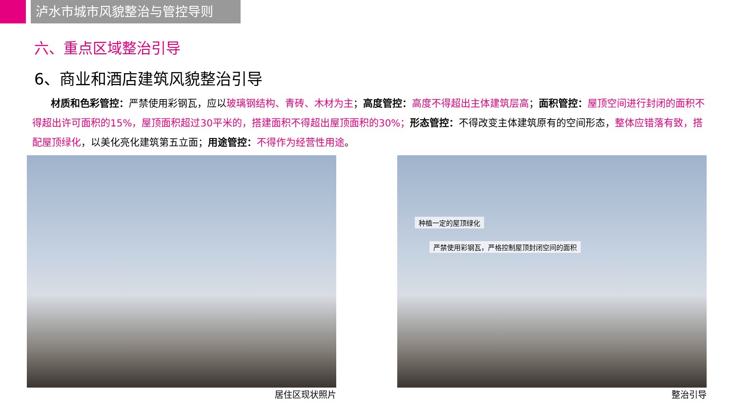泸水市城市风貌整治与管控导则
六、重点区域整治引导
6、商业和酒店建筑风貌整治引导
材质和色彩管控：严禁使用彩钢瓦，应以玻璃钢结构、青砖、木材为主；高度管控：高度不得超出主体建筑层高；面积管控：屋顶空间进行封闭的面积不得超出许可面积的15%，屋顶面积超过30平米的，搭建面积不得超出屋顶面积的30%；形态管控：不得改变主体建筑原有的空间形态，整体应错落有致，搭配屋顶绿化，以美化亮化建筑第五立面；用途管控：不得作为经营性用途。
居住区现状照片
种植一定的屋顶绿化
严禁使用彩钢瓦，严格控制屋顶封闭空间的面积
整治引导